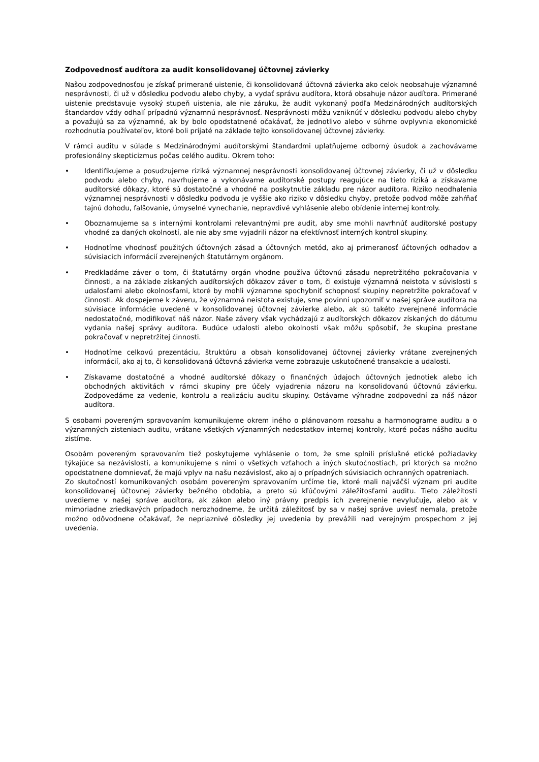Zodpovednosť audítora za audit konsolidovanej účtovnej závierky
Našou zodpovednosťou je získať primerané uistenie, či konsolidovaná účtovná závierka ako celok neobsahuje významné nesprávnosti, či už v dôsledku podvodu alebo chyby, a vydať správu audítora, ktorá obsahuje názor audítora. Primerané uistenie predstavuje vysoký stupeň uistenia, ale nie záruku, že audit vykonaný podľa Medzinárodných audítorských štandardov vždy odhalí prípadnú významnú nesprávnosť. Nesprávnosti môžu vzniknúť v dôsledku podvodu alebo chyby a považujú sa za významné, ak by bolo opodstatnené očakávať, že jednotlivo alebo v súhrne ovplyvnia ekonomické rozhodnutia používateľov, ktoré boli prijaté na základe tejto konsolidovanej účtovnej závierky.
V rámci auditu v súlade s Medzinárodnými audítorskými štandardmi uplatňujeme odborný úsudok a zachovávame profesionálny skepticizmus počas celého auditu. Okrem toho:
• Identifikujeme a posudzujeme riziká významnej nesprávnosti konsolidovanej účtovnej závierky, či už v dôsledku podvodu alebo chyby, navrhujeme a vykonávame audítorské postupy reagujúce na tieto riziká a získavame audítorské dôkazy, ktoré sú dostatočné a vhodné na poskytnutie základu pre názor audítora. Riziko neodhalenia významnej nesprávnosti v dôsledku podvodu je vyššie ako riziko v dôsledku chyby, pretože podvod môže zahŕňať tajnú dohodu, falšovanie, úmyselné vynechanie, nepravdivé vyhlásenie alebo obídenie internej kontroly.
• Oboznamujeme sa s internými kontrolami relevantnými pre audit, aby sme mohli navrhnúť audítorské postupy vhodné za daných okolností, ale nie aby sme vyjadrili názor na efektívnosť interných kontrol skupiny.
• Hodnotíme vhodnosť použitých účtovných zásad a účtovných metód, ako aj primeranosť účtovných odhadov a súvisiacich informácií zverejnených štatutárnym orgánom.
• Predkladáme záver o tom, či štatutárny orgán vhodne používa účtovnú zásadu nepretržitého pokračovania v činnosti, a na základe získaných audítorských dôkazov záver o tom, či existuje významná neistota v súvislosti s udalosťami alebo okolnosťami, ktoré by mohli významne spochybniť schopnosť skupiny nepretržite pokračovať v činnosti. Ak dospejeme k záveru, že významná neistota existuje, sme povinní upozorniť v našej správe audítora na súvisiace informácie uvedené v konsolidovanej účtovnej závierke alebo, ak sú takéto zverejnené informácie nedostatočné, modifikovať náš názor. Naše závery však vychádzajú z audítorských dôkazov získaných do dátumu vydania našej správy audítora. Budúce udalosti alebo okolnosti však môžu spôsobiť, že skupina prestane pokračovať v nepretržitej činnosti.
• Hodnotíme celkovú prezentáciu, štruktúru a obsah konsolidovanej účtovnej závierky vrátane zverejnených informácií, ako aj to, či konsolidovaná účtovná závierka verne zobrazuje uskutočnené transakcie a udalosti.
• Získavame dostatočné a vhodné audítorské dôkazy o finančných údajoch účtovných jednotiek alebo ich obchodných aktivitách v rámci skupiny pre účely vyjadrenia názoru na konsolidovanú účtovnú závierku. Zodpovedáme za vedenie, kontrolu a realizáciu auditu skupiny. Ostávame výhradne zodpovední za náš názor audítora.
S osobami povereným spravovaním komunikujeme okrem iného o plánovanom rozsahu a harmonograme auditu a o významných zisteniach auditu, vrátane všetkých významných nedostatkov internej kontroly, ktoré počas nášho auditu zistíme.
Osobám povereným spravovaním tiež poskytujeme vyhlásenie o tom, že sme splnili príslušné etické požiadavky týkajúce sa nezávislosti, a komunikujeme s nimi o všetkých vzťahoch a iných skutočnostiach, pri ktorých sa možno opodstatnene domnievať, že majú vplyv na našu nezávislosť, ako aj o prípadných súvisiacich ochranných opatreniach.
Zo skutočností komunikovaných osobám povereným spravovaním určíme tie, ktoré mali najväčší význam pri audite konsolidovanej účtovnej závierky bežného obdobia, a preto sú kľúčovými záležitosťami auditu. Tieto záležitosti uvedieme v našej správe audítora, ak zákon alebo iný právny predpis ich zverejnenie nevylučuje, alebo ak v mimoriadne zriedkavých prípadoch nerozhodneme, že určitá záležitosť by sa v našej správe uviesť nemala, pretože možno odôvodnene očakávať, že nepriaznivé dôsledky jej uvedenia by prevážili nad verejným prospechom z jej uvedenia.